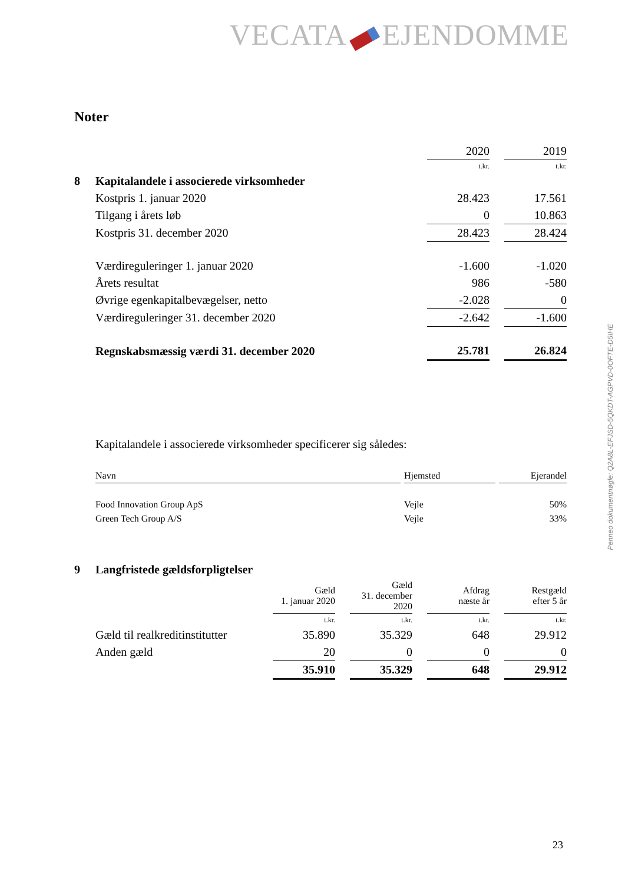VECATA EJENDOMME
Penneo dokumentnøgle: Q2A8L-EFJSD-5QKDT-AGPVD-0OFTE-D5IHE
Noter
| | | 2020 | | 2019 |
| | | t.kr. | | t.kr. |
| 8 | Kapitalandele i associerede virksomheder | | | |
| | Kostpris 1. januar 2020 | 28.423 | | 17.561 |
| | Tilgang i årets løb | 0 | | 10.863 |
| | Kostpris 31. december 2020 | 28.423 | | 28.424 |
| | Værdireguleringer 1. januar 2020 | -1.600 | | -1.020 |
| | Årets resultat | 986 | | -580 |
| | Øvrige egenkapitalbevægelser, netto | -2.028 | | 0 |
| | Værdireguleringer 31. december 2020 | -2.642 | | -1.600 |
| | Regnskabsmæssig værdi 31. december 2020 | 25.781 | | 26.824 |
Kapitalandele i associerede virksomheder specificerer sig således:
| Navn | | Hjemsted | | Ejerandel |
| Food Innovation Group ApS | | Vejle | | 50% |
| Green Tech Group A/S | | Vejle | | 33% |
| 9 | Langfristede gældsforpligtelser | | | | | | | |
| | | Gæld 1. januar 2020 | | Gæld 31. december 2020 | | Afdrag næste år | | Restgæld efter 5 år |
| | | t.kr. | | t.kr. | | t.kr. | | t.kr. |
| | Gæld til realkreditinstitutter | 35.890 | | 35.329 | | 648 | | 29.912 |
| | Anden gæld | 20 | | 0 | | 0 | | 0 |
| | | 35.910 | | 35.329 | | 648 | | 29.912 |
23